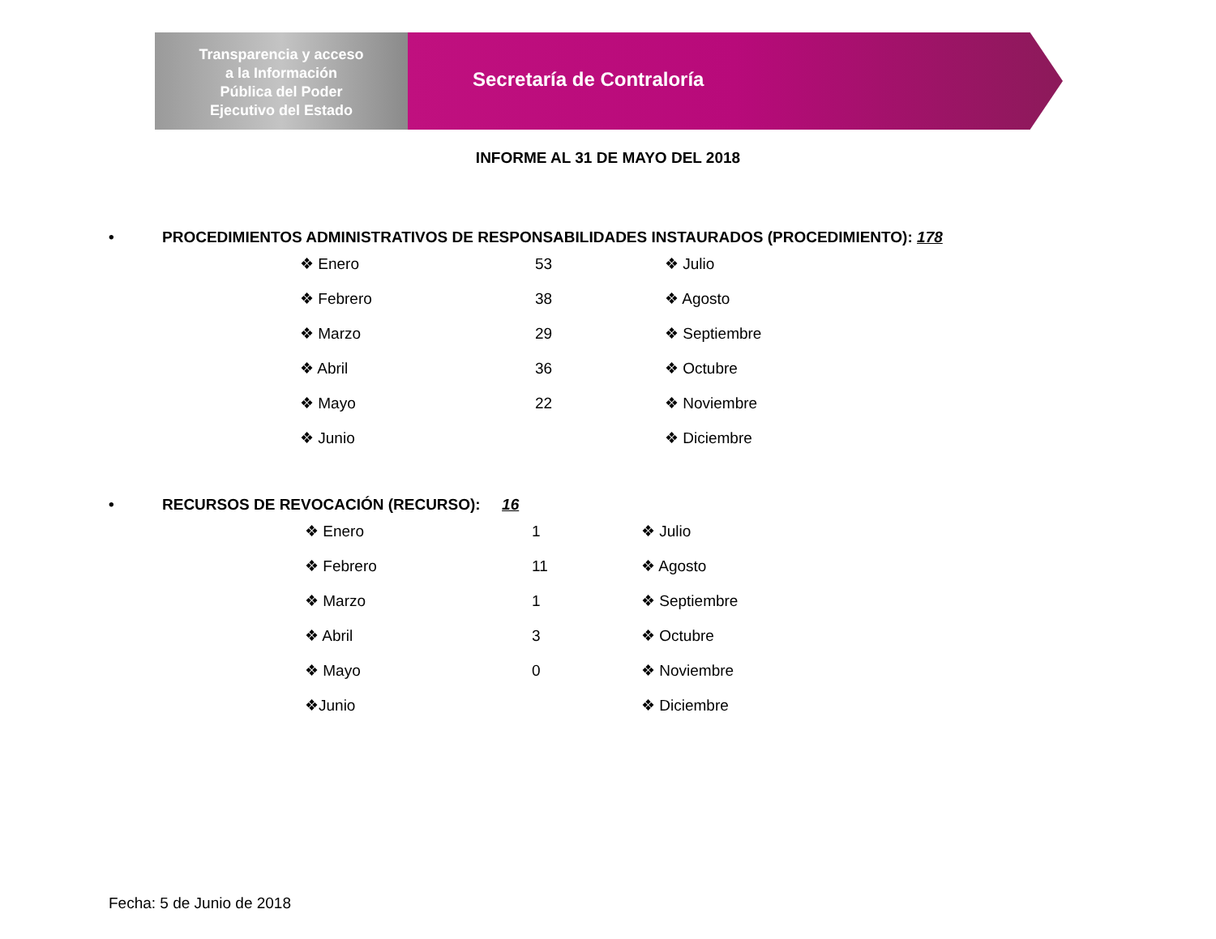Transparencia y acceso
a la Información
Pública del Poder
Ejecutivo del Estado
Secretaría de Contraloría
INFORME AL 31 DE MAYO DEL 2018
• PROCEDIMIENTOS ADMINISTRATIVOS DE RESPONSABILIDADES INSTAURADOS (PROCEDIMIENTO): 178
| ❖ Enero | 53 | ❖ Julio |
| ❖ Febrero | 38 | ❖ Agosto |
| ❖ Marzo | 29 | ❖ Septiembre |
| ❖ Abril | 36 | ❖ Octubre |
| ❖ Mayo | 22 | ❖ Noviembre |
| ❖ Junio | | ❖ Diciembre |
• RECURSOS DE REVOCACIÓN (RECURSO): 16
| ❖ Enero | 1 | ❖ Julio |
| ❖ Febrero | 11 | ❖ Agosto |
| ❖ Marzo | 1 | ❖ Septiembre |
| ❖ Abril | 3 | ❖ Octubre |
| ❖ Mayo | 0 | ❖ Noviembre |
| ❖Junio | | ❖ Diciembre |
Fecha: 5 de Junio de 2018